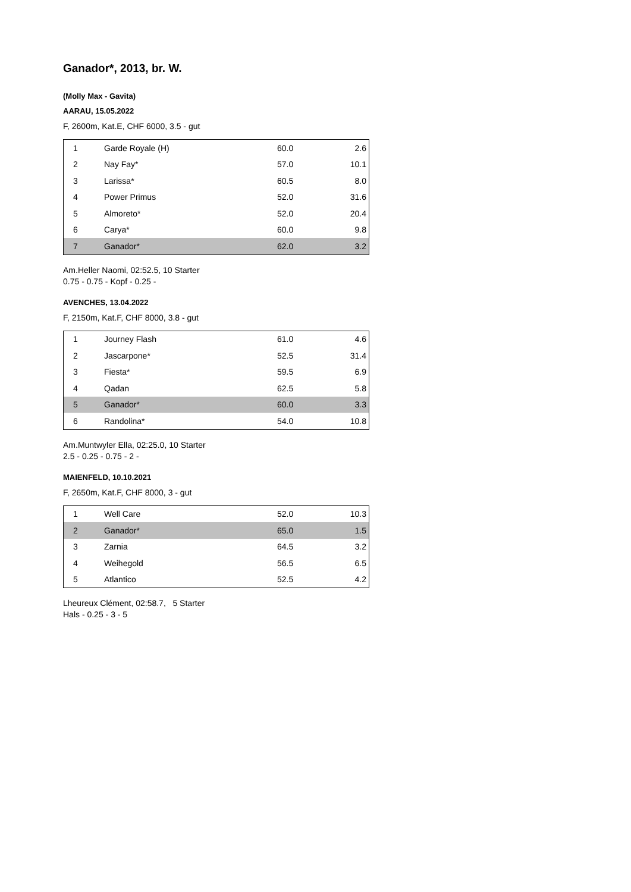Ganador*, 2013, br. W.
(Molly Max - Gavita)
AARAU, 15.05.2022
F, 2600m, Kat.E, CHF 6000, 3.5 - gut
| 1 | Garde Royale (H) | 60.0 | 2.6 |
| 2 | Nay Fay* | 57.0 | 10.1 |
| 3 | Larissa* | 60.5 | 8.0 |
| 4 | Power Primus | 52.0 | 31.6 |
| 5 | Almoreto* | 52.0 | 20.4 |
| 6 | Carya* | 60.0 | 9.8 |
| 7 | Ganador* | 62.0 | 3.2 |
Am.Heller Naomi, 02:52.5, 10 Starter
0.75 - 0.75 - Kopf - 0.25 -
AVENCHES, 13.04.2022
F, 2150m, Kat.F, CHF 8000, 3.8 - gut
| 1 | Journey Flash | 61.0 | 4.6 |
| 2 | Jascarpone* | 52.5 | 31.4 |
| 3 | Fiesta* | 59.5 | 6.9 |
| 4 | Qadan | 62.5 | 5.8 |
| 5 | Ganador* | 60.0 | 3.3 |
| 6 | Randolina* | 54.0 | 10.8 |
Am.Muntwyler Ella, 02:25.0, 10 Starter
2.5 - 0.25 - 0.75 - 2 -
MAIENFELD, 10.10.2021
F, 2650m, Kat.F, CHF 8000, 3 - gut
| 1 | Well Care | 52.0 | 10.3 |
| 2 | Ganador* | 65.0 | 1.5 |
| 3 | Zarnia | 64.5 | 3.2 |
| 4 | Weihegold | 56.5 | 6.5 |
| 5 | Atlantico | 52.5 | 4.2 |
Lheureux Clément, 02:58.7, 5 Starter
Hals - 0.25 - 3 - 5